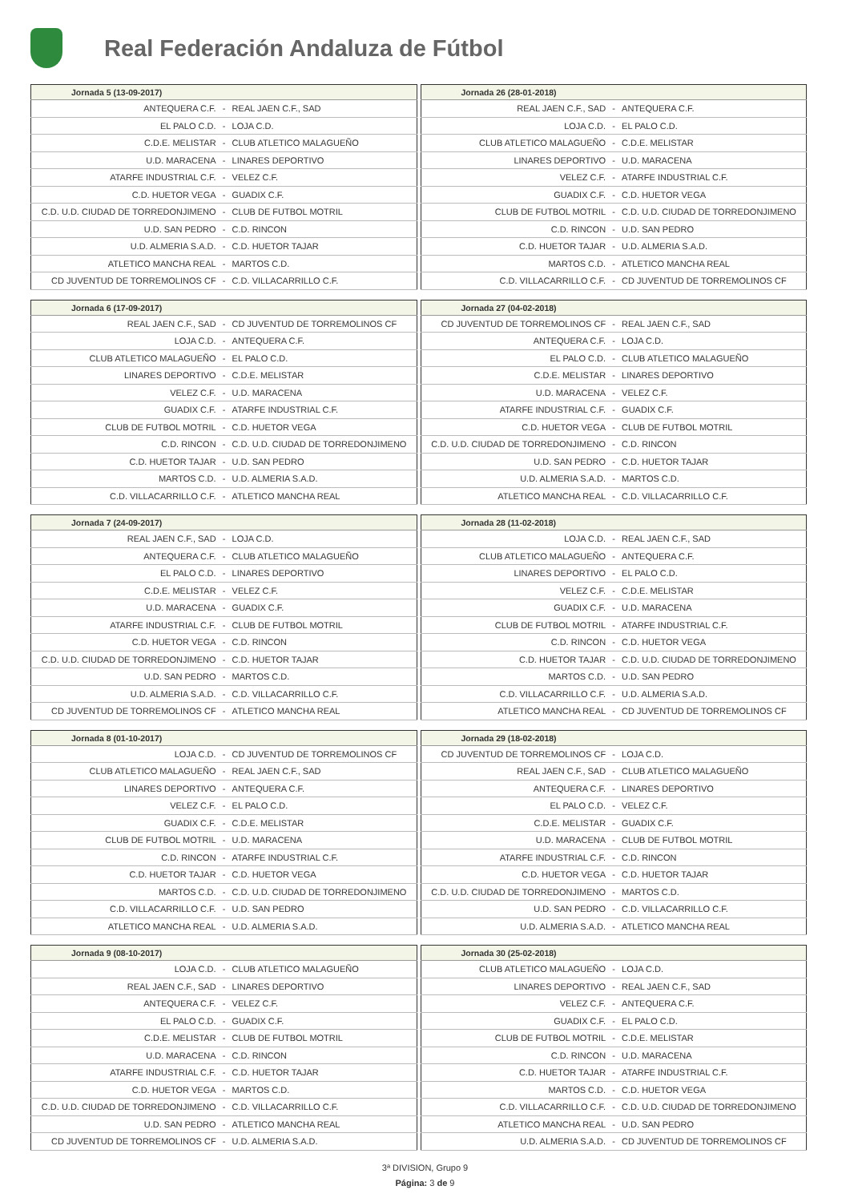Real Federación Andaluza de Fútbol
| Jornada 5 (13-09-2017) | | |
| --- | --- | --- |
| ANTEQUERA C.F. | - | REAL JAEN C.F., SAD |
| EL PALO C.D. | - | LOJA C.D. |
| C.D.E. MELISTAR | - | CLUB ATLETICO MALAGUEÑO |
| U.D. MARACENA | - | LINARES DEPORTIVO |
| ATARFE INDUSTRIAL C.F. | - | VELEZ C.F. |
| C.D. HUETOR VEGA | - | GUADIX C.F. |
| C.D. U.D. CIUDAD DE TORREDONJIMENO | - | CLUB DE FUTBOL MOTRIL |
| U.D. SAN PEDRO | - | C.D. RINCON |
| U.D. ALMERIA S.A.D. | - | C.D. HUETOR TAJAR |
| ATLETICO MANCHA REAL | - | MARTOS C.D. |
| CD JUVENTUD DE TORREMOLINOS CF | - | C.D. VILLACARRILLO C.F. |
| Jornada 26 (28-01-2018) | | |
| --- | --- | --- |
| REAL JAEN C.F., SAD | - | ANTEQUERA C.F. |
| LOJA C.D. | - | EL PALO C.D. |
| CLUB ATLETICO MALAGUEÑO | - | C.D.E. MELISTAR |
| LINARES DEPORTIVO | - | U.D. MARACENA |
| VELEZ C.F. | - | ATARFE INDUSTRIAL C.F. |
| GUADIX C.F. | - | C.D. HUETOR VEGA |
| CLUB DE FUTBOL MOTRIL | - | C.D. U.D. CIUDAD DE TORREDONJIMENO |
| C.D. RINCON | - | U.D. SAN PEDRO |
| C.D. HUETOR TAJAR | - | U.D. ALMERIA S.A.D. |
| MARTOS C.D. | - | ATLETICO MANCHA REAL |
| C.D. VILLACARRILLO C.F. | - | CD JUVENTUD DE TORREMOLINOS CF |
| Jornada 6 (17-09-2017) | | |
| --- | --- | --- |
| REAL JAEN C.F., SAD | - | CD JUVENTUD DE TORREMOLINOS CF |
| LOJA C.D. | - | ANTEQUERA C.F. |
| CLUB ATLETICO MALAGUEÑO | - | EL PALO C.D. |
| LINARES DEPORTIVO | - | C.D.E. MELISTAR |
| VELEZ C.F. | - | U.D. MARACENA |
| GUADIX C.F. | - | ATARFE INDUSTRIAL C.F. |
| CLUB DE FUTBOL MOTRIL | - | C.D. HUETOR VEGA |
| C.D. RINCON | - | C.D. U.D. CIUDAD DE TORREDONJIMENO |
| C.D. HUETOR TAJAR | - | U.D. SAN PEDRO |
| MARTOS C.D. | - | U.D. ALMERIA S.A.D. |
| C.D. VILLACARRILLO C.F. | - | ATLETICO MANCHA REAL |
| Jornada 27 (04-02-2018) | | |
| --- | --- | --- |
| CD JUVENTUD DE TORREMOLINOS CF | - | REAL JAEN C.F., SAD |
| ANTEQUERA C.F. | - | LOJA C.D. |
| EL PALO C.D. | - | CLUB ATLETICO MALAGUEÑO |
| C.D.E. MELISTAR | - | LINARES DEPORTIVO |
| U.D. MARACENA | - | VELEZ C.F. |
| ATARFE INDUSTRIAL C.F. | - | GUADIX C.F. |
| C.D. HUETOR VEGA | - | CLUB DE FUTBOL MOTRIL |
| C.D. U.D. CIUDAD DE TORREDONJIMENO | - | C.D. RINCON |
| U.D. SAN PEDRO | - | C.D. HUETOR TAJAR |
| U.D. ALMERIA S.A.D. | - | MARTOS C.D. |
| ATLETICO MANCHA REAL | - | C.D. VILLACARRILLO C.F. |
| Jornada 7 (24-09-2017) | | |
| --- | --- | --- |
| REAL JAEN C.F., SAD | - | LOJA C.D. |
| ANTEQUERA C.F. | - | CLUB ATLETICO MALAGUEÑO |
| EL PALO C.D. | - | LINARES DEPORTIVO |
| C.D.E. MELISTAR | - | VELEZ C.F. |
| U.D. MARACENA | - | GUADIX C.F. |
| ATARFE INDUSTRIAL C.F. | - | CLUB DE FUTBOL MOTRIL |
| C.D. HUETOR VEGA | - | C.D. RINCON |
| C.D. U.D. CIUDAD DE TORREDONJIMENO | - | C.D. HUETOR TAJAR |
| U.D. SAN PEDRO | - | MARTOS C.D. |
| U.D. ALMERIA S.A.D. | - | C.D. VILLACARRILLO C.F. |
| CD JUVENTUD DE TORREMOLINOS CF | - | ATLETICO MANCHA REAL |
| Jornada 28 (11-02-2018) | | |
| --- | --- | --- |
| LOJA C.D. | - | REAL JAEN C.F., SAD |
| CLUB ATLETICO MALAGUEÑO | - | ANTEQUERA C.F. |
| LINARES DEPORTIVO | - | EL PALO C.D. |
| VELEZ C.F. | - | C.D.E. MELISTAR |
| GUADIX C.F. | - | U.D. MARACENA |
| CLUB DE FUTBOL MOTRIL | - | ATARFE INDUSTRIAL C.F. |
| C.D. RINCON | - | C.D. HUETOR VEGA |
| C.D. HUETOR TAJAR | - | C.D. U.D. CIUDAD DE TORREDONJIMENO |
| MARTOS C.D. | - | U.D. SAN PEDRO |
| C.D. VILLACARRILLO C.F. | - | U.D. ALMERIA S.A.D. |
| ATLETICO MANCHA REAL | - | CD JUVENTUD DE TORREMOLINOS CF |
| Jornada 8 (01-10-2017) | | |
| --- | --- | --- |
| LOJA C.D. | - | CD JUVENTUD DE TORREMOLINOS CF |
| CLUB ATLETICO MALAGUEÑO | - | REAL JAEN C.F., SAD |
| LINARES DEPORTIVO | - | ANTEQUERA C.F. |
| VELEZ C.F. | - | EL PALO C.D. |
| GUADIX C.F. | - | C.D.E. MELISTAR |
| CLUB DE FUTBOL MOTRIL | - | U.D. MARACENA |
| C.D. RINCON | - | ATARFE INDUSTRIAL C.F. |
| C.D. HUETOR TAJAR | - | C.D. HUETOR VEGA |
| MARTOS C.D. | - | C.D. U.D. CIUDAD DE TORREDONJIMENO |
| C.D. VILLACARRILLO C.F. | - | U.D. SAN PEDRO |
| ATLETICO MANCHA REAL | - | U.D. ALMERIA S.A.D. |
| Jornada 29 (18-02-2018) | | |
| --- | --- | --- |
| CD JUVENTUD DE TORREMOLINOS CF | - | LOJA C.D. |
| REAL JAEN C.F., SAD | - | CLUB ATLETICO MALAGUEÑO |
| ANTEQUERA C.F. | - | LINARES DEPORTIVO |
| EL PALO C.D. | - | VELEZ C.F. |
| C.D.E. MELISTAR | - | GUADIX C.F. |
| U.D. MARACENA | - | CLUB DE FUTBOL MOTRIL |
| ATARFE INDUSTRIAL C.F. | - | C.D. RINCON |
| C.D. HUETOR VEGA | - | C.D. HUETOR TAJAR |
| C.D. U.D. CIUDAD DE TORREDONJIMENO | - | MARTOS C.D. |
| U.D. SAN PEDRO | - | C.D. VILLACARRILLO C.F. |
| U.D. ALMERIA S.A.D. | - | ATLETICO MANCHA REAL |
| Jornada 9 (08-10-2017) | | |
| --- | --- | --- |
| LOJA C.D. | - | CLUB ATLETICO MALAGUEÑO |
| REAL JAEN C.F., SAD | - | LINARES DEPORTIVO |
| ANTEQUERA C.F. | - | VELEZ C.F. |
| EL PALO C.D. | - | GUADIX C.F. |
| C.D.E. MELISTAR | - | CLUB DE FUTBOL MOTRIL |
| U.D. MARACENA | - | C.D. RINCON |
| ATARFE INDUSTRIAL C.F. | - | C.D. HUETOR TAJAR |
| C.D. HUETOR VEGA | - | MARTOS C.D. |
| C.D. U.D. CIUDAD DE TORREDONJIMENO | - | C.D. VILLACARRILLO C.F. |
| U.D. SAN PEDRO | - | ATLETICO MANCHA REAL |
| CD JUVENTUD DE TORREMOLINOS CF | - | U.D. ALMERIA S.A.D. |
| Jornada 30 (25-02-2018) | | |
| --- | --- | --- |
| CLUB ATLETICO MALAGUEÑO | - | LOJA C.D. |
| LINARES DEPORTIVO | - | REAL JAEN C.F., SAD |
| VELEZ C.F. | - | ANTEQUERA C.F. |
| GUADIX C.F. | - | EL PALO C.D. |
| CLUB DE FUTBOL MOTRIL | - | C.D.E. MELISTAR |
| C.D. RINCON | - | U.D. MARACENA |
| C.D. HUETOR TAJAR | - | ATARFE INDUSTRIAL C.F. |
| MARTOS C.D. | - | C.D. HUETOR VEGA |
| C.D. VILLACARRILLO C.F. | - | C.D. U.D. CIUDAD DE TORREDONJIMENO |
| ATLETICO MANCHA REAL | - | U.D. SAN PEDRO |
| U.D. ALMERIA S.A.D. | - | CD JUVENTUD DE TORREMOLINOS CF |
3ª DIVISION, Grupo 9
Página: 3 de 9